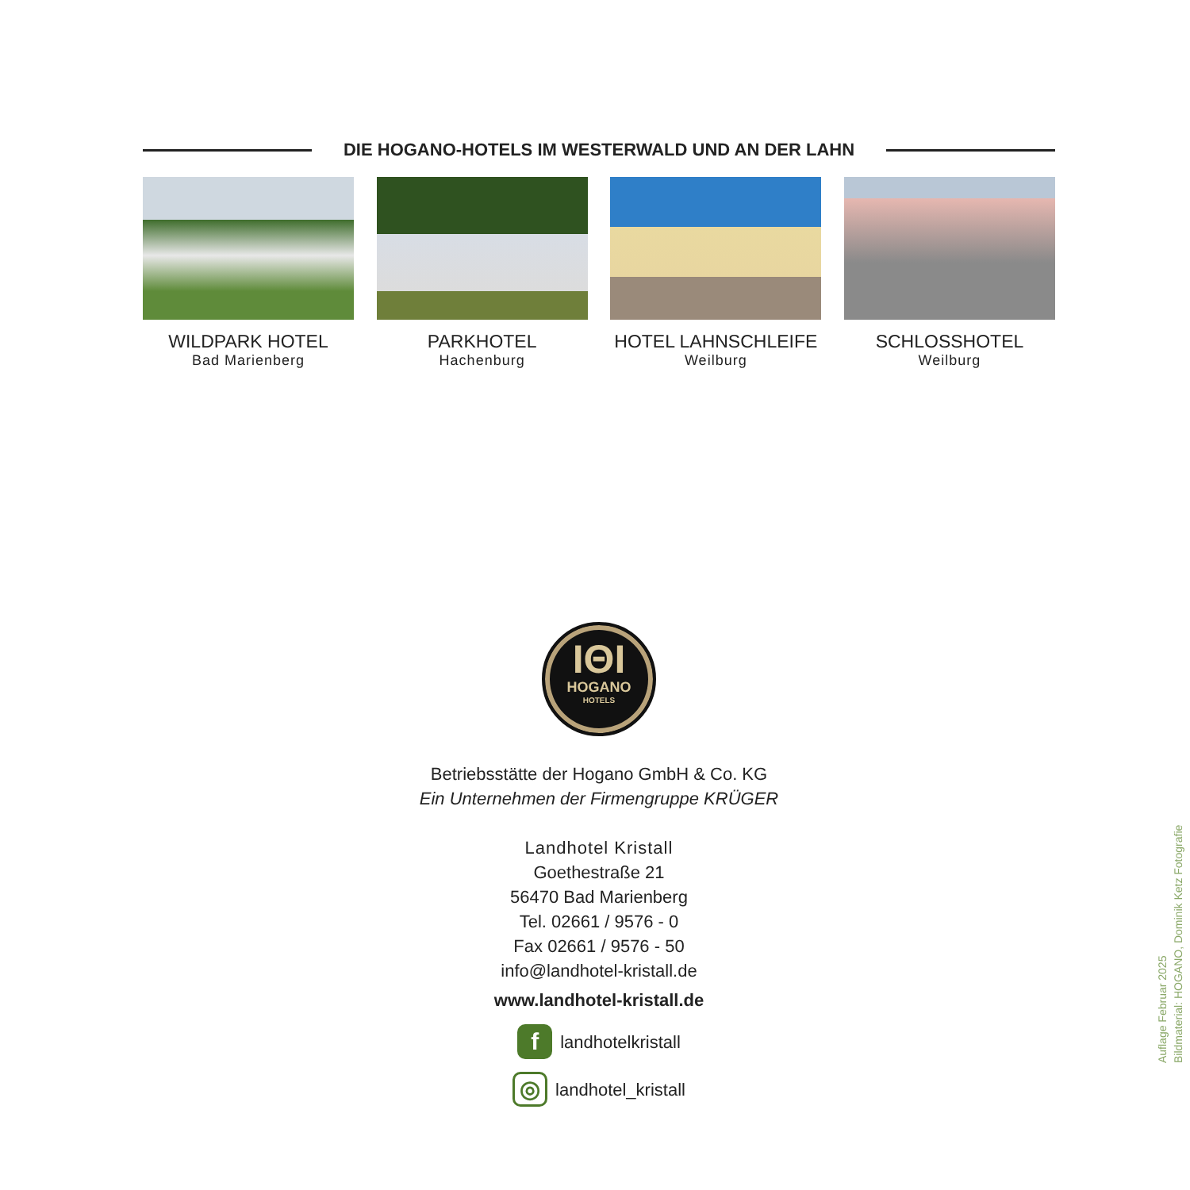DIE HOGANO-HOTELS IM WESTERWALD UND AN DER LAHN
WILDPARK HOTEL
Bad Marienberg
PARKHOTEL
Hachenburg
HOTEL LAHNSCHLEIFE
Weilburg
SCHLOSSHOTEL
Weilburg
ΙΘΙ
HOGANO
HOTELS
Betriebsstätte der Hogano GmbH & Co. KG
Ein Unternehmen der Firmengruppe KRÜGER
Landhotel Kristall
Goethestraße 21
56470 Bad Marienberg
Tel. 02661 / 9576 - 0
Fax 02661 / 9576 - 50
info@landhotel-kristall.de
www.landhotel-kristall.de
f landhotelkristall
◎ landhotel_kristall
Auflage Februar 2025
Bildmaterial: HOGANO, Dominik Ketz Fotografie